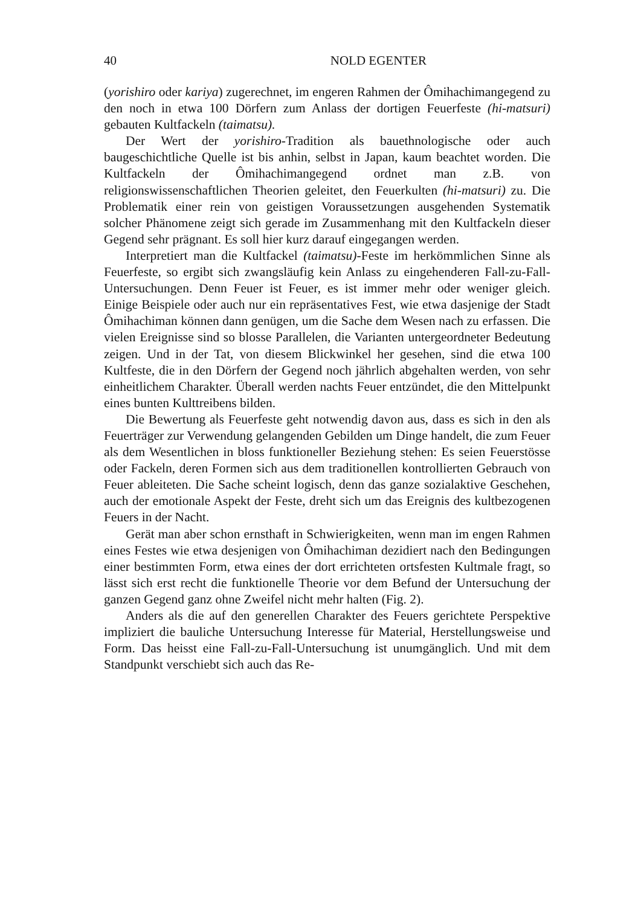40 NOLD EGENTER
(yorishiro oder kariya) zugerechnet, im engeren Rahmen der Ômihachimangegend zu den noch in etwa 100 Dörfern zum Anlass der dortigen Feuerfeste (hi-matsuri) gebauten Kultfackeln (taimatsu).
Der Wert der yorishiro-Tradition als bauethnologische oder auch baugeschichtliche Quelle ist bis anhin, selbst in Japan, kaum beachtet worden. Die Kultfackeln der Ômihachimangegend ordnet man z.B. von religionswissenschaftlichen Theorien geleitet, den Feuerkulten (hi-matsuri) zu. Die Problematik einer rein von geistigen Voraussetzungen ausgehenden Systematik solcher Phänomene zeigt sich gerade im Zusammenhang mit den Kultfackeln dieser Gegend sehr prägnant. Es soll hier kurz darauf eingegangen werden.
Interpretiert man die Kultfackel (taimatsu)-Feste im herkömmlichen Sinne als Feuerfeste, so ergibt sich zwangsläufig kein Anlass zu eingehenderen Fall-zu-Fall-Untersuchungen. Denn Feuer ist Feuer, es ist immer mehr oder weniger gleich. Einige Beispiele oder auch nur ein repräsentatives Fest, wie etwa dasjenige der Stadt Ômihachiman können dann genügen, um die Sache dem Wesen nach zu erfassen. Die vielen Ereignisse sind so blosse Parallelen, die Varianten untergeordneter Bedeutung zeigen. Und in der Tat, von diesem Blickwinkel her gesehen, sind die etwa 100 Kultfeste, die in den Dörfern der Gegend noch jährlich abgehalten werden, von sehr einheitlichem Charakter. Überall werden nachts Feuer entzündet, die den Mittelpunkt eines bunten Kulttreibens bilden.
Die Bewertung als Feuerfeste geht notwendig davon aus, dass es sich in den als Feuerträger zur Verwendung gelangenden Gebilden um Dinge handelt, die zum Feuer als dem Wesentlichen in bloss funktioneller Beziehung stehen: Es seien Feuerstösse oder Fackeln, deren Formen sich aus dem traditionellen kontrollierten Gebrauch von Feuer ableiteten. Die Sache scheint logisch, denn das ganze sozialaktive Geschehen, auch der emotionale Aspekt der Feste, dreht sich um das Ereignis des kultbezogenen Feuers in der Nacht.
Gerät man aber schon ernsthaft in Schwierigkeiten, wenn man im engen Rahmen eines Festes wie etwa desjenigen von Ômihachiman dezidiert nach den Bedingungen einer bestimmten Form, etwa eines der dort errichteten ortsfesten Kultmale fragt, so lässt sich erst recht die funktionelle Theorie vor dem Befund der Untersuchung der ganzen Gegend ganz ohne Zweifel nicht mehr halten (Fig. 2).
Anders als die auf den generellen Charakter des Feuers gerichtete Perspektive impliziert die bauliche Untersuchung Interesse für Material, Herstellungsweise und Form. Das heisst eine Fall-zu-Fall-Untersuchung ist unumgänglich. Und mit dem Standpunkt verschiebt sich auch das Re-